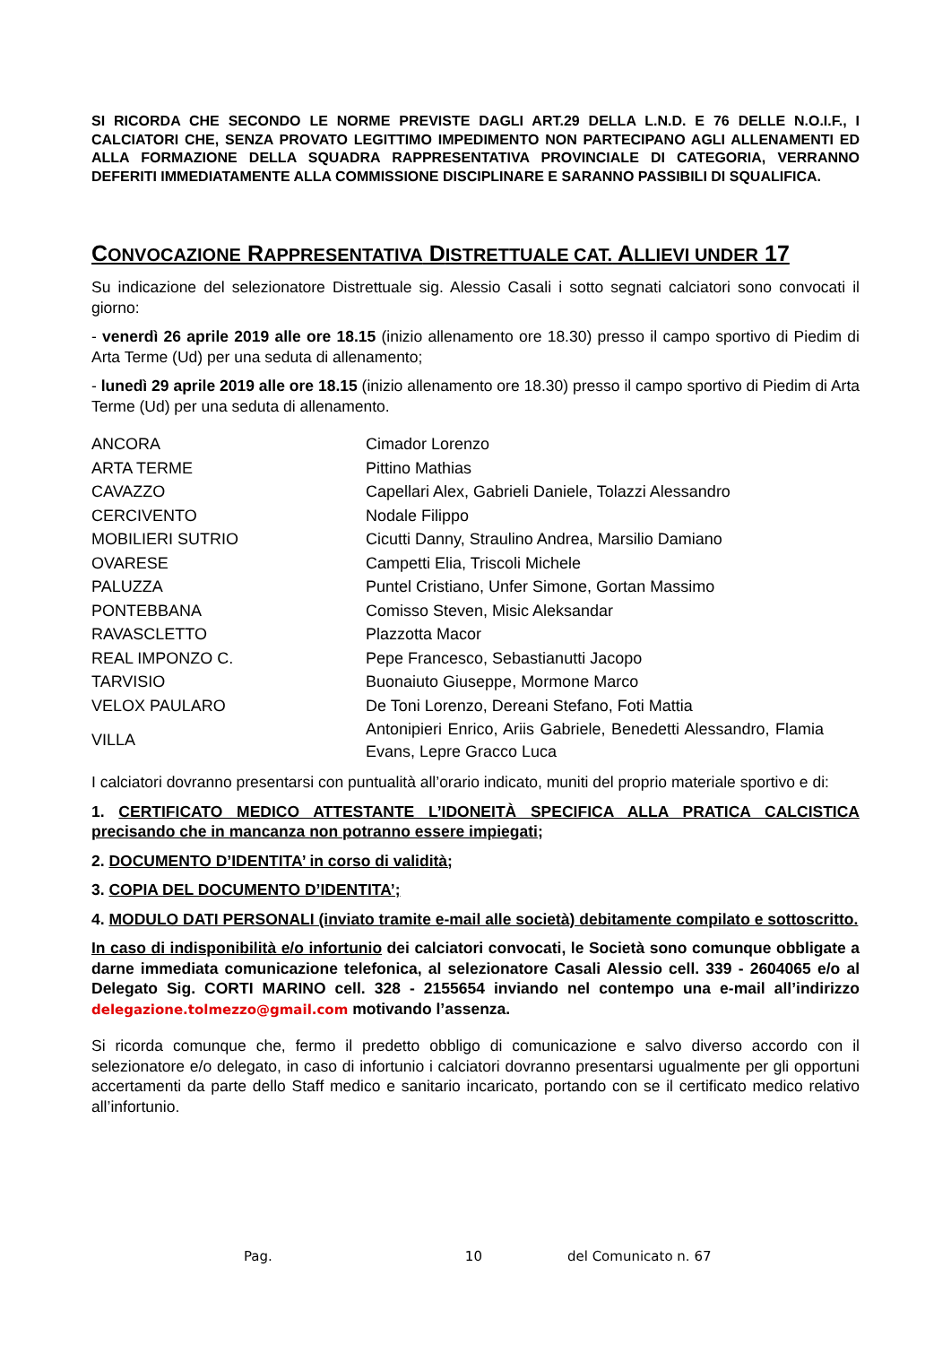SI RICORDA CHE SECONDO LE NORME PREVISTE DAGLI ART.29 DELLA L.N.D. E 76 DELLE N.O.I.F., I CALCIATORI CHE, SENZA PROVATO LEGITTIMO IMPEDIMENTO NON PARTECIPANO AGLI ALLENAMENTI ED ALLA FORMAZIONE DELLA SQUADRA RAPPRESENTATIVA PROVINCIALE DI CATEGORIA, VERRANNO DEFERITI IMMEDIATAMENTE ALLA COMMISSIONE DISCIPLINARE E SARANNO PASSIBILI DI SQUALIFICA.
CONVOCAZIONE RAPPRESENTATIVA DISTRETTUALE CAT. ALLIEVI UNDER 17
Su indicazione del selezionatore Distrettuale sig. Alessio Casali i sotto segnati calciatori sono convocati il giorno:
- venerdì 26 aprile 2019 alle ore 18.15 (inizio allenamento ore 18.30) presso il campo sportivo di Piedim di Arta Terme (Ud) per una seduta di allenamento;
- lunedì 29 aprile 2019 alle ore 18.15 (inizio allenamento ore 18.30) presso il campo sportivo di Piedim di Arta Terme (Ud) per una seduta di allenamento.
| ANCORA | Cimador Lorenzo |
| ARTA TERME | Pittino Mathias |
| CAVAZZO | Capellari Alex, Gabrieli Daniele, Tolazzi Alessandro |
| CERCIVENTO | Nodale Filippo |
| MOBILIERI SUTRIO | Cicutti Danny, Straulino Andrea, Marsilio Damiano |
| OVARESE | Campetti Elia, Triscoli Michele |
| PALUZZA | Puntel Cristiano, Unfer Simone, Gortan Massimo |
| PONTEBBANA | Comisso Steven, Misic Aleksandar |
| RAVASCLETTO | Plazzotta Macor |
| REAL IMPONZO C. | Pepe Francesco, Sebastianutti Jacopo |
| TARVISIO | Buonaiuto Giuseppe, Mormone Marco |
| VELOX PAULARO | De Toni Lorenzo, Dereani Stefano, Foti Mattia |
| VILLA | Antonipieri Enrico, Ariis Gabriele, Benedetti Alessandro, Flamia Evans, Lepre Gracco Luca |
I calciatori dovranno presentarsi con puntualità all’orario indicato, muniti del proprio materiale sportivo e di:
1. CERTIFICATO MEDICO ATTESTANTE L’IDONEITÀ SPECIFICA ALLA PRATICA CALCISTICA precisando che in mancanza non potranno essere impiegati;
2. DOCUMENTO D’IDENTITA’ in corso di validità;
3. COPIA DEL DOCUMENTO D’IDENTITA’;
4. MODULO DATI PERSONALI (inviato tramite e-mail alle società) debitamente compilato e sottoscritto.
In caso di indisponibilità e/o infortunio dei calciatori convocati, le Società sono comunque obbligate a darne immediata comunicazione telefonica, al selezionatore Casali Alessio cell. 339 - 2604065 e/o al Delegato Sig. CORTI MARINO cell. 328 - 2155654 inviando nel contempo una e-mail all’indirizzo delegazione.tolmezzo@gmail.com motivando l’assenza.
Si ricorda comunque che, fermo il predetto obbligo di comunicazione e salvo diverso accordo con il selezionatore e/o delegato, in caso di infortunio i calciatori dovranno presentarsi ugualmente per gli opportuni accertamenti da parte dello Staff medico e sanitario incaricato, portando con se il certificato medico relativo all’infortunio.
Pag. 10 del Comunicato n. 67